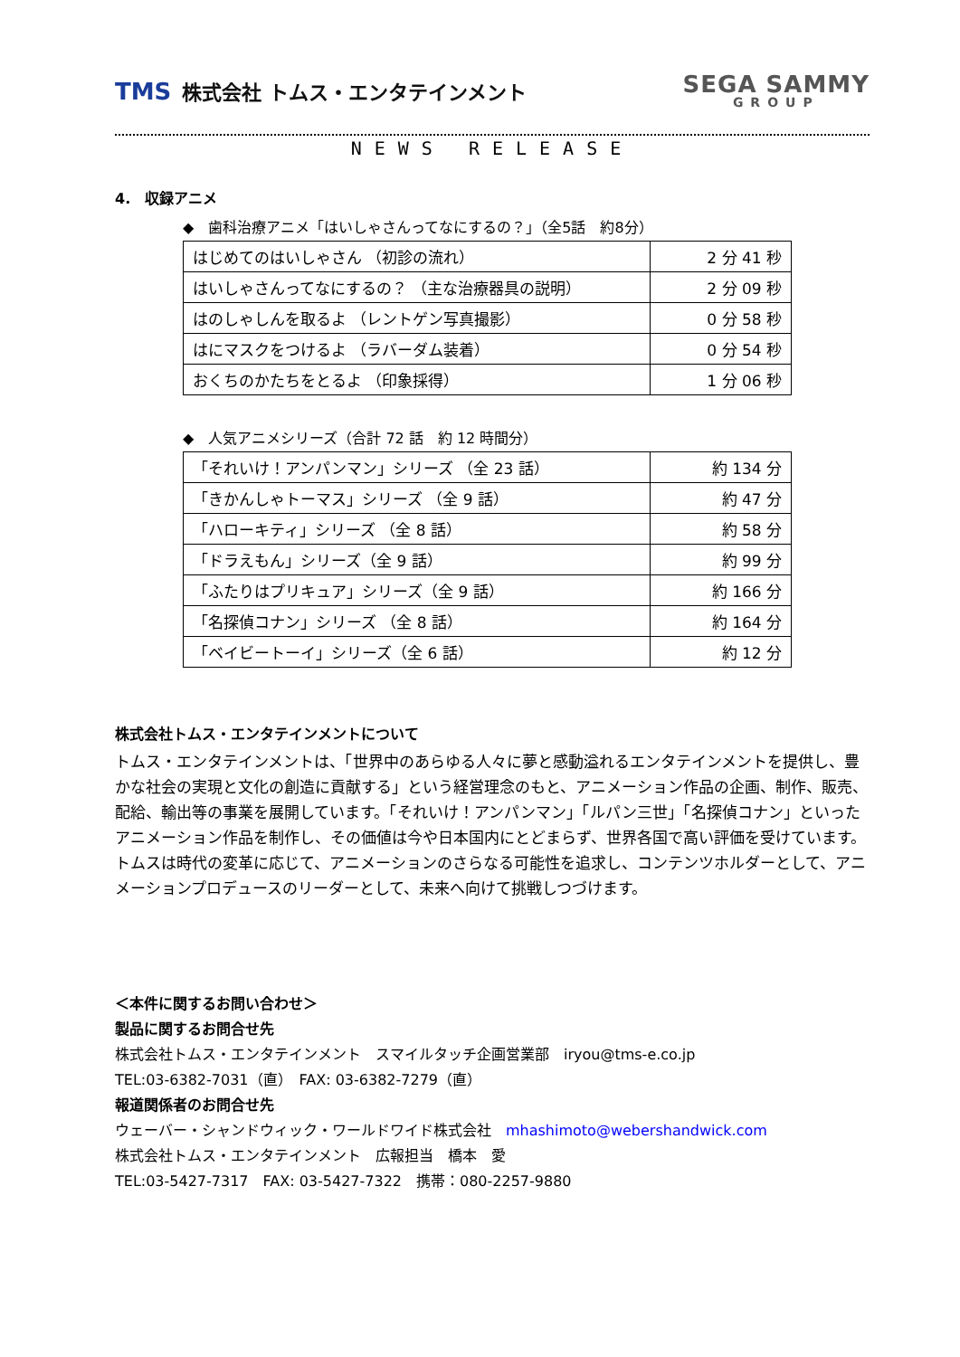TMS 株式会社 トムス・エンタテインメント
SEGA SAMMY
GROUP
NEWS RELEASE
4.　収録アニメ
◆　歯科治療アニメ「はいしゃさんってなにするの？」（全5話　約8分）
| はじめてのはいしゃさん （初診の流れ） | 2 分 41 秒 |
| はいしゃさんってなにするの？ （主な治療器具の説明） | 2 分 09 秒 |
| はのしゃしんを取るよ （レントゲン写真撮影） | 0 分 58 秒 |
| はにマスクをつけるよ （ラバーダム装着） | 0 分 54 秒 |
| おくちのかたちをとるよ （印象採得） | 1 分 06 秒 |
◆　人気アニメシリーズ（合計 72 話　約 12 時間分）
| 「それいけ！アンパンマン」シリーズ （全 23 話） | 約 134 分 |
| 「きかんしゃトーマス」シリーズ （全 9 話） | 約 47 分 |
| 「ハローキティ」シリーズ （全 8 話） | 約 58 分 |
| 「ドラえもん」シリーズ（全 9 話） | 約 99 分 |
| 「ふたりはプリキュア」シリーズ（全 9 話） | 約 166 分 |
| 「名探偵コナン」シリーズ （全 8 話） | 約 164 分 |
| 「ベイビートーイ」シリーズ（全 6 話） | 約 12 分 |
株式会社トムス・エンタテインメントについて
トムス・エンタテインメントは、「世界中のあらゆる人々に夢と感動溢れるエンタテインメントを提供し、豊かな社会の実現と文化の創造に貢献する」という経営理念のもと、アニメーション作品の企画、制作、販売、配給、輸出等の事業を展開しています。「それいけ！アンパンマン」「ルパン三世」「名探偵コナン」といったアニメーション作品を制作し、その価値は今や日本国内にとどまらず、世界各国で高い評価を受けています。トムスは時代の変革に応じて、アニメーションのさらなる可能性を追求し、コンテンツホルダーとして、アニメーションプロデュースのリーダーとして、未来へ向けて挑戦しつづけます。
＜本件に関するお問い合わせ＞
製品に関するお問合せ先
株式会社トムス・エンタテインメント　スマイルタッチ企画営業部　iryou@tms-e.co.jp
TEL:03-6382-7031（直）　FAX: 03-6382-7279（直）
報道関係者のお問合せ先
ウェーバー・シャンドウィック・ワールドワイド株式会社　mhashimoto@webershandwick.com
株式会社トムス・エンタテインメント　広報担当　橋本　愛
TEL:03-5427-7317　FAX: 03-5427-7322　携帯：080-2257-9880